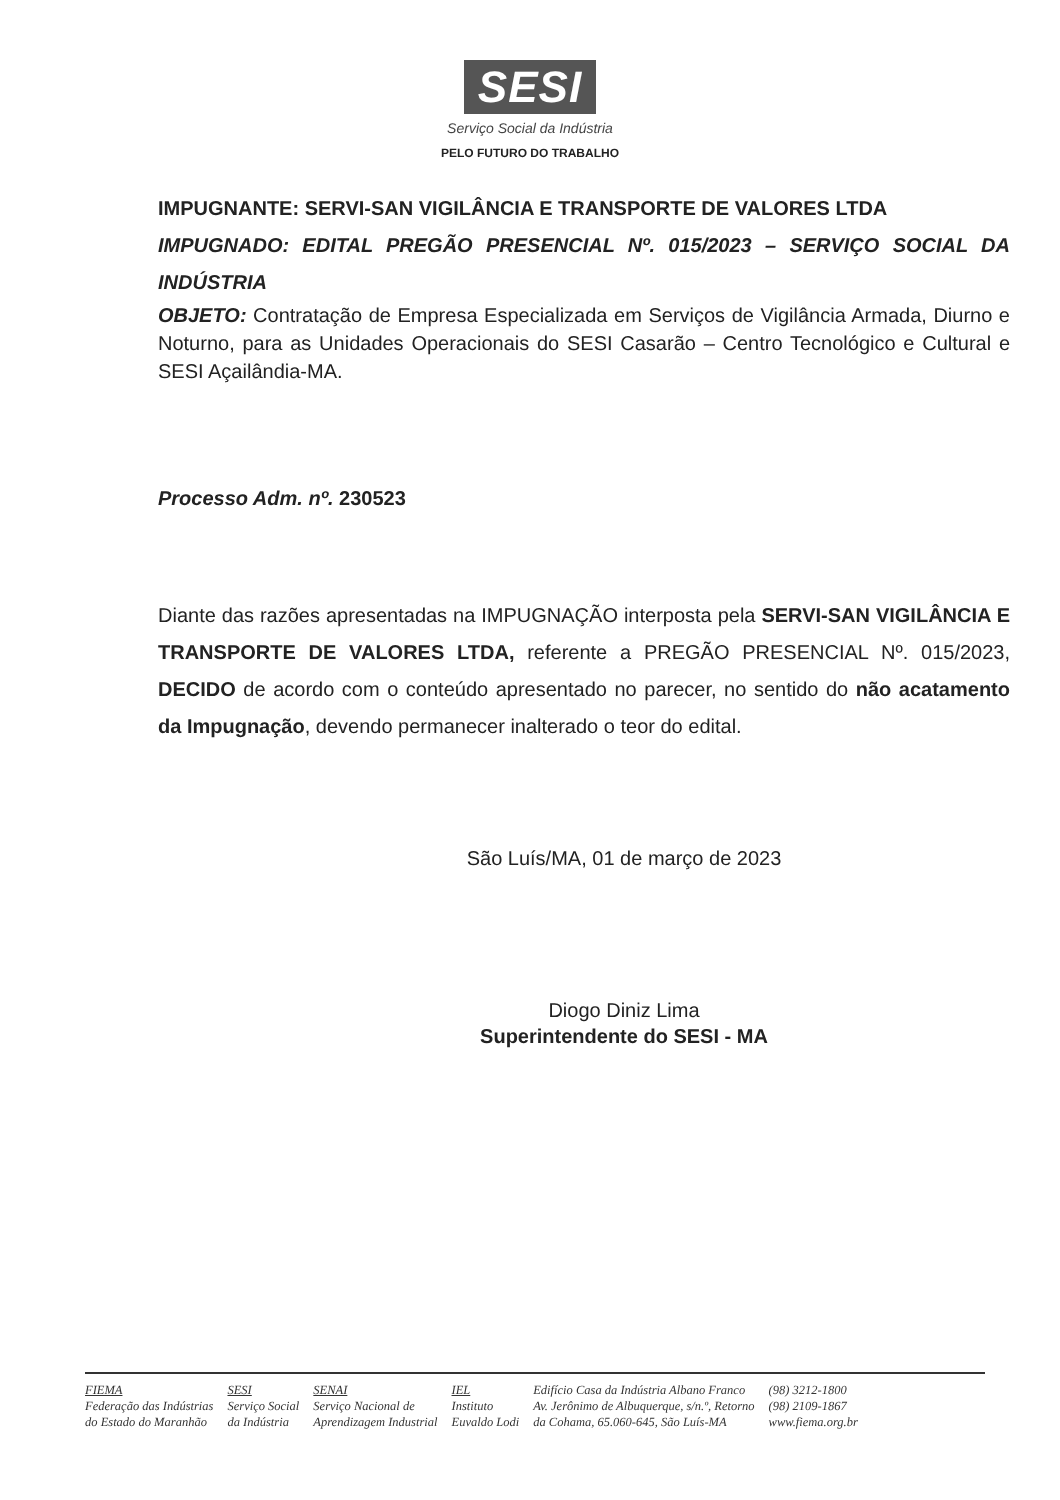SESI
Serviço Social da Indústria
PELO FUTURO DO TRABALHO
IMPUGNANTE: SERVI-SAN VIGILÂNCIA E TRANSPORTE DE VALORES LTDA
IMPUGNADO: EDITAL PREGÃO PRESENCIAL Nº. 015/2023 – SERVIÇO SOCIAL DA INDÚSTRIA
OBJETO: Contratação de Empresa Especializada em Serviços de Vigilância Armada, Diurno e Noturno, para as Unidades Operacionais do SESI Casarão – Centro Tecnológico e Cultural e SESI Açailândia-MA.
Processo Adm. nº. 230523
Diante das razões apresentadas na IMPUGNAÇÃO interposta pela SERVI-SAN VIGILÂNCIA E TRANSPORTE DE VALORES LTDA, referente a PREGÃO PRESENCIAL Nº. 015/2023, DECIDO de acordo com o conteúdo apresentado no parecer, no sentido do não acatamento da Impugnação, devendo permanecer inalterado o teor do edital.
São Luís/MA, 01 de março de 2023
Diogo Diniz Lima
Superintendente do SESI - MA
FIEMA
Federação das Indústrias
do Estado do Maranhão
SESI
Serviço Social
da Indústria
SENAI
Serviço Nacional de
Aprendizagem Industrial
IEL
Instituto
Euvaldo Lodi
Edifício Casa da Indústria Albano Franco
Av. Jerônimo de Albuquerque, s/n.º, Retorno
da Cohama, 65.060-645, São Luís-MA
(98) 3212-1800
(98) 2109-1867
www.fiema.org.br